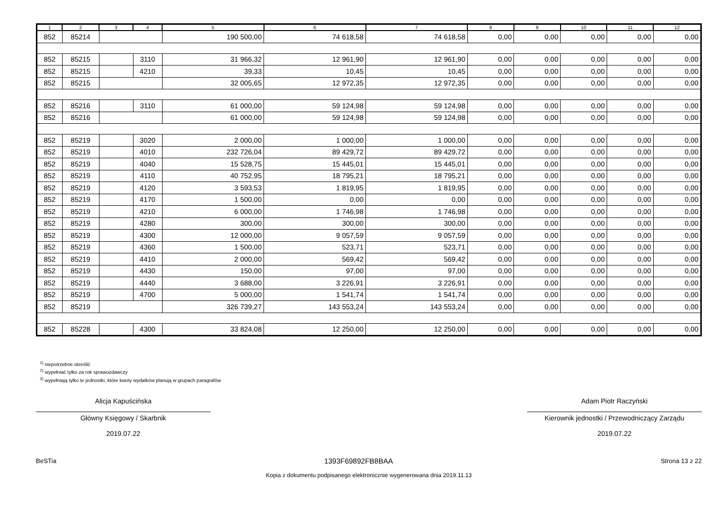| 1 | 2 | 3 | 4 | 5 | 6 | 7 | 8 | 9 | 10 | 11 | 12 |
| --- | --- | --- | --- | --- | --- | --- | --- | --- | --- | --- | --- |
| 852 | 85214 | | | 190 500,00 | 74 618,58 | 74 618,58 | 0,00 | 0,00 | 0,00 | 0,00 | 0,00 |
| 852 | 85215 | | 3110 | 31 966,32 | 12 961,90 | 12 961,90 | 0,00 | 0,00 | 0,00 | 0,00 | 0,00 |
| 852 | 85215 | | 4210 | 39,33 | 10,45 | 10,45 | 0,00 | 0,00 | 0,00 | 0,00 | 0,00 |
| 852 | 85215 | | | 32 005,65 | 12 972,35 | 12 972,35 | 0,00 | 0,00 | 0,00 | 0,00 | 0,00 |
| 852 | 85216 | | 3110 | 61 000,00 | 59 124,98 | 59 124,98 | 0,00 | 0,00 | 0,00 | 0,00 | 0,00 |
| 852 | 85216 | | | 61 000,00 | 59 124,98 | 59 124,98 | 0,00 | 0,00 | 0,00 | 0,00 | 0,00 |
| 852 | 85219 | | 3020 | 2 000,00 | 1 000,00 | 1 000,00 | 0,00 | 0,00 | 0,00 | 0,00 | 0,00 |
| 852 | 85219 | | 4010 | 232 726,04 | 89 429,72 | 89 429,72 | 0,00 | 0,00 | 0,00 | 0,00 | 0,00 |
| 852 | 85219 | | 4040 | 15 528,75 | 15 445,01 | 15 445,01 | 0,00 | 0,00 | 0,00 | 0,00 | 0,00 |
| 852 | 85219 | | 4110 | 40 752,95 | 18 795,21 | 18 795,21 | 0,00 | 0,00 | 0,00 | 0,00 | 0,00 |
| 852 | 85219 | | 4120 | 3 593,53 | 1 819,95 | 1 819,95 | 0,00 | 0,00 | 0,00 | 0,00 | 0,00 |
| 852 | 85219 | | 4170 | 1 500,00 | 0,00 | 0,00 | 0,00 | 0,00 | 0,00 | 0,00 | 0,00 |
| 852 | 85219 | | 4210 | 6 000,00 | 1 746,98 | 1 746,98 | 0,00 | 0,00 | 0,00 | 0,00 | 0,00 |
| 852 | 85219 | | 4280 | 300,00 | 300,00 | 300,00 | 0,00 | 0,00 | 0,00 | 0,00 | 0,00 |
| 852 | 85219 | | 4300 | 12 000,00 | 9 057,59 | 9 057,59 | 0,00 | 0,00 | 0,00 | 0,00 | 0,00 |
| 852 | 85219 | | 4360 | 1 500,00 | 523,71 | 523,71 | 0,00 | 0,00 | 0,00 | 0,00 | 0,00 |
| 852 | 85219 | | 4410 | 2 000,00 | 569,42 | 569,42 | 0,00 | 0,00 | 0,00 | 0,00 | 0,00 |
| 852 | 85219 | | 4430 | 150,00 | 97,00 | 97,00 | 0,00 | 0,00 | 0,00 | 0,00 | 0,00 |
| 852 | 85219 | | 4440 | 3 688,00 | 3 226,91 | 3 226,91 | 0,00 | 0,00 | 0,00 | 0,00 | 0,00 |
| 852 | 85219 | | 4700 | 5 000,00 | 1 541,74 | 1 541,74 | 0,00 | 0,00 | 0,00 | 0,00 | 0,00 |
| 852 | 85219 | | | 326 739,27 | 143 553,24 | 143 553,24 | 0,00 | 0,00 | 0,00 | 0,00 | 0,00 |
| 852 | 85228 | | 4300 | 33 824,08 | 12 250,00 | 12 250,00 | 0,00 | 0,00 | 0,00 | 0,00 | 0,00 |
<sup>1)</sup> niepotrzebne skreślić
<sup>2)</sup> wypełniać tylko za rok sprawozdawczy
<sup>3)</sup> wypełniają tylko te jednostki, które kwoty wydatków planują w grupach paragrafów
Alicja Kapuścińska
Główny Księgowy / Skarbnik
2019.07.22
Adam Piotr Raczyński
Kierownik jednostki / Przewodniczący Zarządu
2019.07.22
BeSTia 1393F69892FB8BAA Strona 13 z 22
Kopia z dokumentu podpisanego elektronicznie wygenerowana dnia 2019.11.13